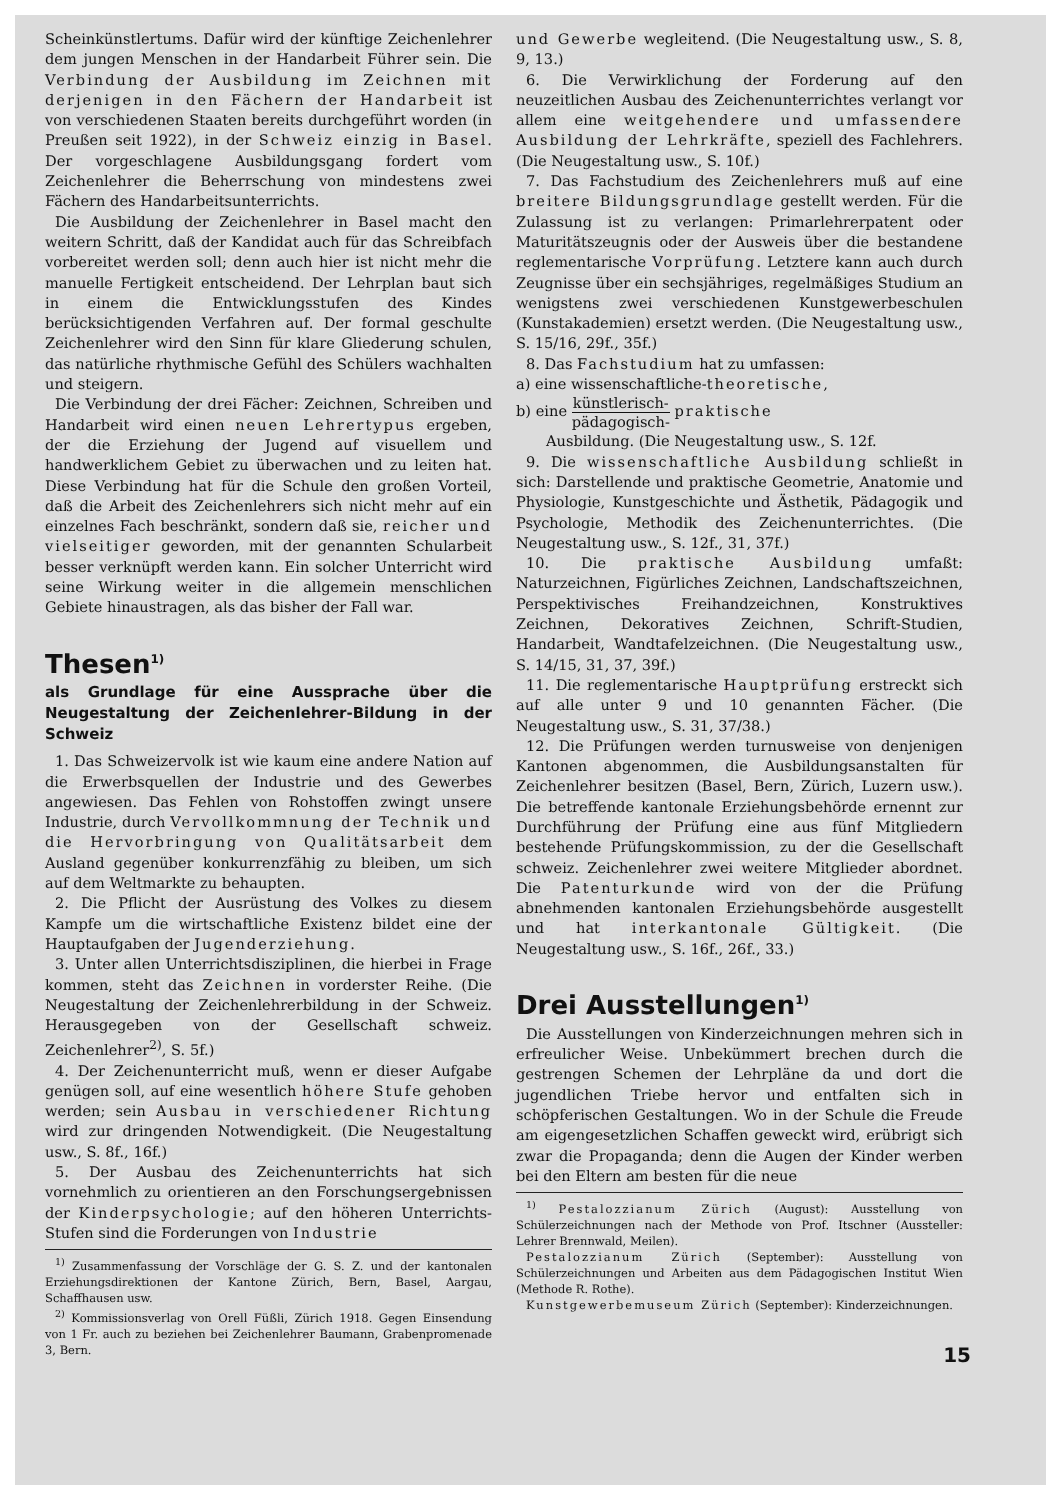Scheinkünstlertums. Dafür wird der künftige Zeichenlehrer dem jungen Menschen in der Handarbeit Führer sein. Die Verbindung der Ausbildung im Zeichnen mit derjenigen in den Fächern der Handarbeit ist von verschiedenen Staaten bereits durchgeführt worden (in Preußen seit 1922), in der Schweiz einzig in Basel. Der vorgeschlagene Ausbildungsgang fordert vom Zeichenlehrer die Beherrschung von mindestens zwei Fächern des Handarbeitsunterrichts.
Die Ausbildung der Zeichenlehrer in Basel macht den weitern Schritt, daß der Kandidat auch für das Schreibfach vorbereitet werden soll; denn auch hier ist nicht mehr die manuelle Fertigkeit entscheidend. Der Lehrplan baut sich in einem die Entwicklungsstufen des Kindes berücksichtigenden Verfahren auf. Der formal geschulte Zeichenlehrer wird den Sinn für klare Gliederung schulen, das natürliche rhythmische Gefühl des Schülers wachhalten und steigern.
Die Verbindung der drei Fächer: Zeichnen, Schreiben und Handarbeit wird einen neuen Lehrertypus ergeben, der die Erziehung der Jugend auf visuellem und handwerklichem Gebiet zu überwachen und zu leiten hat. Diese Verbindung hat für die Schule den großen Vorteil, daß die Arbeit des Zeichenlehrers sich nicht mehr auf ein einzelnes Fach beschränkt, sondern daß sie, reicher und vielseitiger geworden, mit der genannten Schularbeit besser verknüpft werden kann. Ein solcher Unterricht wird seine Wirkung weiter in die allgemein menschlichen Gebiete hinaustragen, als das bisher der Fall war.
Thesen<sup>1)</sup>
als Grundlage für eine Aussprache über die Neugestaltung der Zeichenlehrer-Bildung in der Schweiz
1. Das Schweizervolk ist wie kaum eine andere Nation auf die Erwerbsquellen der Industrie und des Gewerbes angewiesen. Das Fehlen von Rohstoffen zwingt unsere Industrie, durch Vervollkommnung der Technik und die Hervorbringung von Qualitätsarbeit dem Ausland gegenüber konkurrenzfähig zu bleiben, um sich auf dem Weltmarkte zu behaupten.
2. Die Pflicht der Ausrüstung des Volkes zu diesem Kampfe um die wirtschaftliche Existenz bildet eine der Hauptaufgaben der Jugenderziehung.
3. Unter allen Unterrichtsdisziplinen, die hierbei in Frage kommen, steht das Zeichnen in vorderster Reihe. (Die Neugestaltung der Zeichenlehrerbildung in der Schweiz. Herausgegeben von der Gesellschaft schweiz. Zeichenlehrer<sup>2)</sup>, S. 5f.)
4. Der Zeichenunterricht muß, wenn er dieser Aufgabe genügen soll, auf eine wesentlich höhere Stufe gehoben werden; sein Ausbau in verschiedener Richtung wird zur dringenden Notwendigkeit. (Die Neugestaltung usw., S. 8f., 16f.)
5. Der Ausbau des Zeichenunterrichts hat sich vornehmlich zu orientieren an den Forschungsergebnissen der Kinderpsychologie; auf den höheren Unterrichts-Stufen sind die Forderungen von Industrie
<sup>1)</sup> Zusammenfassung der Vorschläge der G. S. Z. und der kantonalen Erziehungsdirektionen der Kantone Zürich, Bern, Basel, Aargau, Schaffhausen usw.
<sup>2)</sup> Kommissionsverlag von Orell Füßli, Zürich 1918. Gegen Einsendung von 1 Fr. auch zu beziehen bei Zeichenlehrer Baumann, Grabenpromenade 3, Bern.
und Gewerbe wegleitend. (Die Neugestaltung usw., S. 8, 9, 13.)
6. Die Verwirklichung der Forderung auf den neuzeitlichen Ausbau des Zeichenunterrichtes verlangt vor allem eine weitgehendere und umfassendere Ausbildung der Lehrkräfte, speziell des Fachlehrers. (Die Neugestaltung usw., S. 10f.)
7. Das Fachstudium des Zeichenlehrers muß auf eine breitere Bildungsgrundlage gestellt werden. Für die Zulassung ist zu verlangen: Primarlehrerpatent oder Maturitätszeugnis oder der Ausweis über die bestandene reglementarische Vorprüfung. Letztere kann auch durch Zeugnisse über ein sechsjähriges, regelmäßiges Studium an wenigstens zwei verschiedenen Kunstgewerbeschulen (Kunstakademien) ersetzt werden. (Die Neugestaltung usw., S. 15/16, 29f., 35f.)
8. Das Fachstudium hat zu umfassen:
a) eine wissenschaftliche-theoretische,
b) eine künstlerisch- pädagogisch- praktische
Ausbildung. (Die Neugestaltung usw., S. 12f.
9. Die wissenschaftliche Ausbildung schließt in sich: Darstellende und praktische Geometrie, Anatomie und Physiologie, Kunstgeschichte und Ästhetik, Pädagogik und Psychologie, Methodik des Zeichenunterrichtes. (Die Neugestaltung usw., S. 12f., 31, 37f.)
10. Die praktische Ausbildung umfaßt: Naturzeichnen, Figürliches Zeichnen, Landschaftszeichnen, Perspektivisches Freihandzeichnen, Konstruktives Zeichnen, Dekoratives Zeichnen, Schrift-Studien, Handarbeit, Wandtafelzeichnen. (Die Neugestaltung usw., S. 14/15, 31, 37, 39f.)
11. Die reglementarische Hauptprüfung erstreckt sich auf alle unter 9 und 10 genannten Fächer. (Die Neugestaltung usw., S. 31, 37/38.)
12. Die Prüfungen werden turnusweise von denjenigen Kantonen abgenommen, die Ausbildungsanstalten für Zeichenlehrer besitzen (Basel, Bern, Zürich, Luzern usw.). Die betreffende kantonale Erziehungsbehörde ernennt zur Durchführung der Prüfung eine aus fünf Mitgliedern bestehende Prüfungskommission, zu der die Gesellschaft schweiz. Zeichenlehrer zwei weitere Mitglieder abordnet. Die Patenturkunde wird von der die Prüfung abnehmenden kantonalen Erziehungsbehörde ausgestellt und hat interkantonale Gültigkeit. (Die Neugestaltung usw., S. 16f., 26f., 33.)
Drei Ausstellungen<sup>1)</sup>
Die Ausstellungen von Kinderzeichnungen mehren sich in erfreulicher Weise. Unbekümmert brechen durch die gestrengen Schemen der Lehrpläne da und dort die jugendlichen Triebe hervor und entfalten sich in schöpferischen Gestaltungen. Wo in der Schule die Freude am eigengesetzlichen Schaffen geweckt wird, erübrigt sich zwar die Propaganda; denn die Augen der Kinder werben bei den Eltern am besten für die neue
<sup>1)</sup> Pestalozzianum Zürich (August): Ausstellung von Schülerzeichnungen nach der Methode von Prof. Itschner (Aussteller: Lehrer Brennwald, Meilen).
Pestalozzianum Zürich (September): Ausstellung von Schülerzeichnungen und Arbeiten aus dem Pädagogischen Institut Wien (Methode R. Rothe).
Kunstgewerbemuseum Zürich (September): Kinderzeichnungen.
15